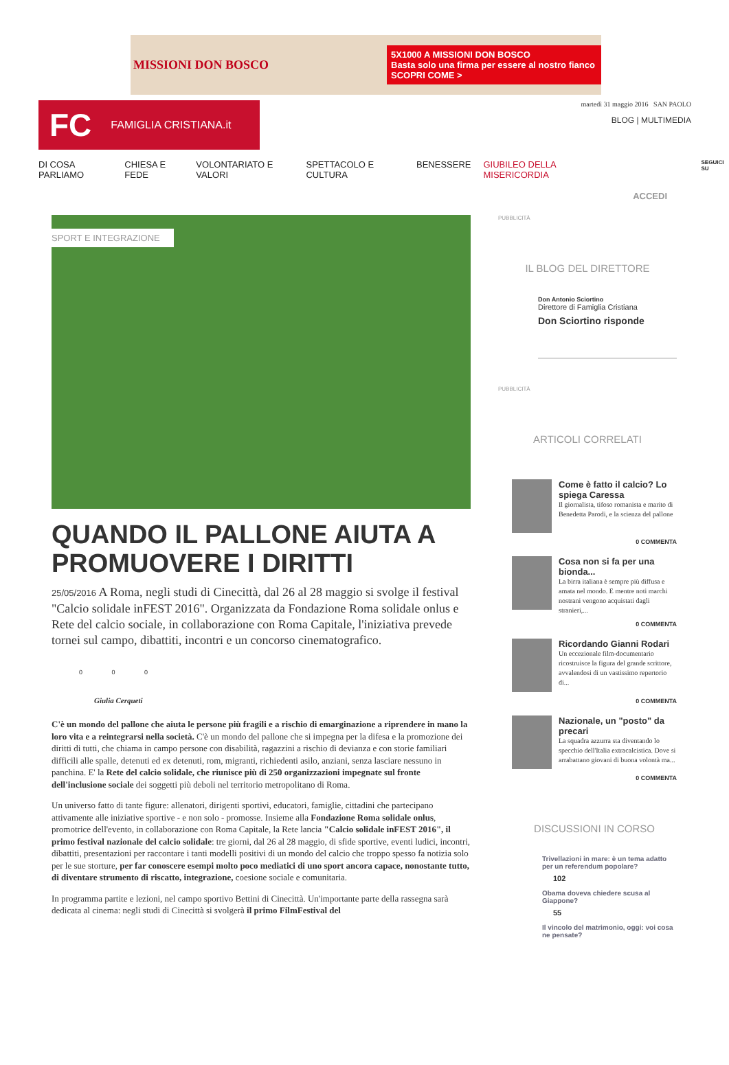MISSIONI DON BOSCO
5X1000 A MISSIONI DON BOSCO
Basta solo una firma per essere al nostro fianco
SCOPRI COME >
FC FAMIGLIA CRISTIANA.it
martedì 31 maggio 2016 SAN PAOLO
BLOG | MULTIMEDIA
DI COSA PARLIAMO CHIESA E FEDE VOLONTARIATO E VALORI SPETTACOLO E CULTURA BENESSERE GIUBILEO DELLA MISERICORDIA SEGUICI SU
ACCEDI
SPORT E INTEGRAZIONE
QUANDO IL PALLONE AIUTA A PROMUOVERE I DIRITTI
25/05/2016 A Roma, negli studi di Cinecittà, dal 26 al 28 maggio si svolge il festival "Calcio solidale inFEST 2016". Organizzata da Fondazione Roma solidale onlus e Rete del calcio sociale, in collaborazione con Roma Capitale, l'iniziativa prevede tornei sul campo, dibattiti, incontri e un concorso cinematografico.
0 0 0
Giulia Cerqueti
C'è un mondo del pallone che aiuta le persone più fragili e a rischio di emarginazione a riprendere in mano la loro vita e a reintegrarsi nella società. C'è un mondo del pallone che si impegna per la difesa e la promozione dei diritti di tutti, che chiama in campo persone con disabilità, ragazzini a rischio di devianza e con storie familiari difficili alle spalle, detenuti ed ex detenuti, rom, migranti, richiedenti asilo, anziani, senza lasciare nessuno in panchina. E' la Rete del calcio solidale, che riunisce più di 250 organizzazioni impegnate sul fronte dell'inclusione sociale dei soggetti più deboli nel territorio metropolitano di Roma.
Un universo fatto di tante figure: allenatori, dirigenti sportivi, educatori, famiglie, cittadini che partecipano attivamente alle iniziative sportive - e non solo - promosse. Insieme alla Fondazione Roma solidale onlus, promotrice dell'evento, in collaborazione con Roma Capitale, la Rete lancia "Calcio solidale inFEST 2016", il primo festival nazionale del calcio solidale: tre giorni, dal 26 al 28 maggio, di sfide sportive, eventi ludici, incontri, dibattiti, presentazioni per raccontare i tanti modelli positivi di un mondo del calcio che troppo spesso fa notizia solo per le sue storture, per far conoscere esempi molto poco mediatici di uno sport ancora capace, nonostante tutto, di diventare strumento di riscatto, integrazione, coesione sociale e comunitaria.
In programma partite e lezioni, nel campo sportivo Bettini di Cinecittà. Un'importante parte della rassegna sarà dedicata al cinema: negli studi di Cinecittà si svolgerà il primo FilmFestival del
PUBBLICITÀ
IL BLOG DEL DIRETTORE
Don Antonio Sciortino
Direttore di Famiglia Cristiana
Don Sciortino risponde
PUBBLICITÀ
ARTICOLI CORRELATI
Come è fatto il calcio? Lo spiega Caressa
Il giornalista, tifoso romanista e marito di Benedetta Parodi, e la scienza del pallone
0 COMMENTA
Cosa non si fa per una bionda...
La birra italiana è sempre più diffusa e amata nel mondo. E mentre noti marchi nostrani vengono acquistati dagli stranieri,...
0 COMMENTA
Ricordando Gianni Rodari
Un eccezionale film-documentario ricostruisce la figura del grande scrittore, avvalendosi di un vastissimo repertorio di...
0 COMMENTA
Nazionale, un "posto" da precari
La squadra azzurra sta diventando lo specchio dell'Italia extracalcistica. Dove si arrabattano giovani di buona volontà ma...
0 COMMENTA
DISCUSSIONI IN CORSO
Trivellazioni in mare: è un tema adatto per un referendum popolare?
102
Obama doveva chiedere scusa al Giappone?
55
Il vincolo del matrimonio, oggi: voi cosa ne pensate?